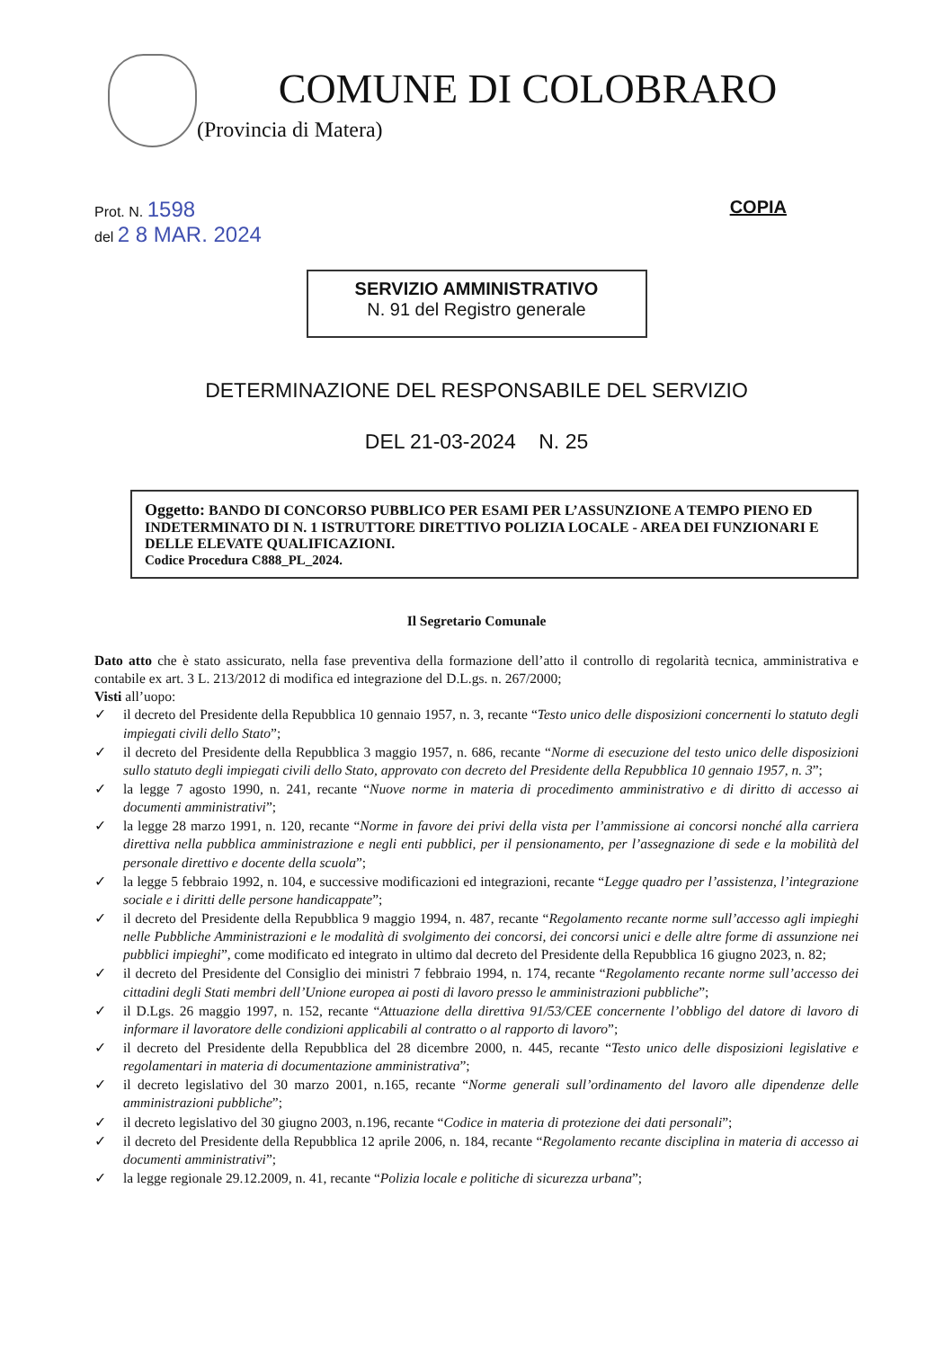COMUNE DI COLOBRARO
(Provincia di Matera)
Prot. N. 1598
del 2 8 MAR. 2024
COPIA
SERVIZIO AMMINISTRATIVO
N. 91 del Registro generale
DETERMINAZIONE DEL RESPONSABILE DEL SERVIZIO
DEL 21-03-2024 N. 25
Oggetto: BANDO DI CONCORSO PUBBLICO PER ESAMI PER L’ASSUNZIONE A TEMPO PIENO ED INDETERMINATO DI N. 1 ISTRUTTORE DIRETTIVO POLIZIA LOCALE - AREA DEI FUNZIONARI E DELLE ELEVATE QUALIFICAZIONI.
Codice Procedura C888_PL_2024.
Il Segretario Comunale
Dato atto che è stato assicurato, nella fase preventiva della formazione dell’atto il controllo di regolarità tecnica, amministrativa e contabile ex art. 3 L. 213/2012 di modifica ed integrazione del D.L.gs. n. 267/2000;
Visti all’uopo:
✓ il decreto del Presidente della Repubblica 10 gennaio 1957, n. 3, recante “Testo unico delle disposizioni concernenti lo statuto degli impiegati civili dello Stato”;
✓ il decreto del Presidente della Repubblica 3 maggio 1957, n. 686, recante “Norme di esecuzione del testo unico delle disposizioni sullo statuto degli impiegati civili dello Stato, approvato con decreto del Presidente della Repubblica 10 gennaio 1957, n. 3”;
✓ la legge 7 agosto 1990, n. 241, recante “Nuove norme in materia di procedimento amministrativo e di diritto di accesso ai documenti amministrativi”;
✓ la legge 28 marzo 1991, n. 120, recante “Norme in favore dei privi della vista per l’ammissione ai concorsi nonché alla carriera direttiva nella pubblica amministrazione e negli enti pubblici, per il pensionamento, per l’assegnazione di sede e la mobilità del personale direttivo e docente della scuola”;
✓ la legge 5 febbraio 1992, n. 104, e successive modificazioni ed integrazioni, recante “Legge quadro per l’assistenza, l’integrazione sociale e i diritti delle persone handicappate”;
✓ il decreto del Presidente della Repubblica 9 maggio 1994, n. 487, recante “Regolamento recante norme sull’accesso agli impieghi nelle Pubbliche Amministrazioni e le modalità di svolgimento dei concorsi, dei concorsi unici e delle altre forme di assunzione nei pubblici impieghi”, come modificato ed integrato in ultimo dal decreto del Presidente della Repubblica 16 giugno 2023, n. 82;
✓ il decreto del Presidente del Consiglio dei ministri 7 febbraio 1994, n. 174, recante “Regolamento recante norme sull’accesso dei cittadini degli Stati membri dell’Unione europea ai posti di lavoro presso le amministrazioni pubbliche”;
✓ il D.Lgs. 26 maggio 1997, n. 152, recante “Attuazione della direttiva 91/53/CEE concernente l’obbligo del datore di lavoro di informare il lavoratore delle condizioni applicabili al contratto o al rapporto di lavoro”;
✓ il decreto del Presidente della Repubblica del 28 dicembre 2000, n. 445, recante “Testo unico delle disposizioni legislative e regolamentari in materia di documentazione amministrativa”;
✓ il decreto legislativo del 30 marzo 2001, n.165, recante “Norme generali sull’ordinamento del lavoro alle dipendenze delle amministrazioni pubbliche”;
✓ il decreto legislativo del 30 giugno 2003, n.196, recante “Codice in materia di protezione dei dati personali”;
✓ il decreto del Presidente della Repubblica 12 aprile 2006, n. 184, recante “Regolamento recante disciplina in materia di accesso ai documenti amministrativi”;
✓ la legge regionale 29.12.2009, n. 41, recante “Polizia locale e politiche di sicurezza urbana”;